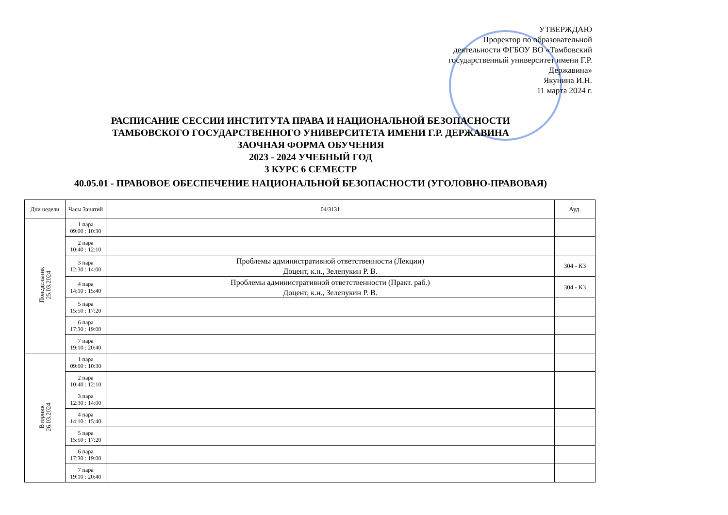УТВЕРЖДАЮ
Проректор по образовательной деятельности ФГБОУ ВО «Тамбовский государственный университет имени Г.Р. Державина»
Якунина И.Н.
11 марта 2024 г.
РАСПИСАНИЕ СЕССИИ ИНСТИТУТА ПРАВА И НАЦИОНАЛЬНОЙ БЕЗОПАСНОСТИ
ТАМБОВСКОГО ГОСУДАРСТВЕННОГО УНИВЕРСИТЕТА ИМЕНИ Г.Р. ДЕРЖАВИНА
ЗАОЧНАЯ ФОРМА ОБУЧЕНИЯ
2023 - 2024 УЧЕБНЫЙ ГОД
3 КУРС 6 СЕМЕСТР
40.05.01 - ПРАВОВОЕ ОБЕСПЕЧЕНИЕ НАЦИОНАЛЬНОЙ БЕЗОПАСНОСТИ (УГОЛОВНО-ПРАВОВАЯ)
| Дни недели | Часы Занятий | 04/3131 | Ауд. |
| --- | --- | --- | --- |
| Понедельник 25.03.2024 | 1 пара 09:00 : 10:30 | | |
| | 2 пара 10:40 : 12:10 | | |
| | 3 пара 12:30 : 14:00 | Проблемы административной ответственности (Лекции) Доцент, к.н., Зелепукин Р. В. | 304 - К3 |
| | 4 пара 14:10 : 15:40 | Проблемы административной ответственности (Практ. раб.) Доцент, к.н., Зелепукин Р. В. | 304 - К3 |
| | 5 пара 15:50 : 17:20 | | |
| | 6 пара 17:30 : 19:00 | | |
| | 7 пара 19:10 : 20:40 | | |
| Вторник 26.03.2024 | 1 пара 09:00 : 10:30 | | |
| | 2 пара 10:40 : 12:10 | | |
| | 3 пара 12:30 : 14:00 | | |
| | 4 пара 14:10 : 15:40 | | |
| | 5 пара 15:50 : 17:20 | | |
| | 6 пара 17:30 : 19:00 | | |
| | 7 пара 19:10 : 20:40 | | |